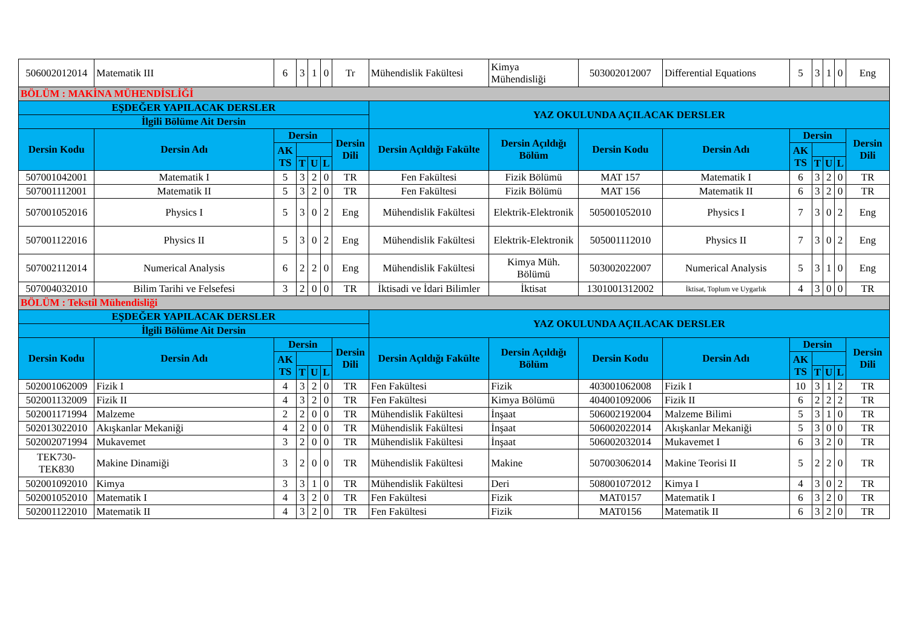| 506002012014 | Matematik III | 6 | 3 | 1 | 0 | Tr | Mühendislik Fakültesi | Kimya Mühendisliği | 503002012007 | Differential Equations | 5 | 3 | 1 | 0 | Eng |
| BÖLÜM : MAKİNA MÜHENDİSLİĞİ | | | | | | | | | | | | | | | |
| EŞDEĞER YAPILACAK DERSLER | | | | | | | YAZ OKULUNDA AÇILACAK DERSLER | | | | | | | | |
| İlgili Bölüme Ait Dersin | | | | | | | | | | | | | | | |
| Dersin Kodu | Dersin Adı | Dersin | | | | Dersin Dili | Dersin Açıldığı Fakülte | Dersin Açıldığı Bölüm | Dersin Kodu | Dersin Adı | Dersin | | | | Dersin Dili |
| | | AK TS | | | | | | | | | AK TS | | | | |
| | | | T | U | L | | | | | | | T | U | L | |
| 507001042001 | Matematik I | 5 | 3 | 2 | 0 | TR | Fen Fakültesi | Fizik Bölümü | MAT 157 | Matematik I | 6 | 3 | 2 | 0 | TR |
| 507001112001 | Matematik II | 5 | 3 | 2 | 0 | TR | Fen Fakültesi | Fizik Bölümü | MAT 156 | Matematik II | 6 | 3 | 2 | 0 | TR |
| 507001052016 | Physics I | 5 | 3 | 0 | 2 | Eng | Mühendislik Fakültesi | Elektrik-Elektronik | 505001052010 | Physics I | 7 | 3 | 0 | 2 | Eng |
| 507001122016 | Physics II | 5 | 3 | 0 | 2 | Eng | Mühendislik Fakültesi | Elektrik-Elektronik | 505001112010 | Physics II | 7 | 3 | 0 | 2 | Eng |
| 507002112014 | Numerical Analysis | 6 | 2 | 2 | 0 | Eng | Mühendislik Fakültesi | Kimya Müh. Bölümü | 503002022007 | Numerical Analysis | 5 | 3 | 1 | 0 | Eng |
| 507004032010 | Bilim Tarihi ve Felsefesi | 3 | 2 | 0 | 0 | TR | İktisadi ve İdari Bilimler | İktisat | 1301001312002 | İktisat, Toplum ve Uygarlık | 4 | 3 | 0 | 0 | TR |
| BÖLÜM : Tekstil Mühendisliği | | | | | | | | | | | | | | | |
| EŞDEĞER YAPILACAK DERSLER | | | | | | | YAZ OKULUNDA AÇILACAK DERSLER | | | | | | | | |
| İlgili Bölüme Ait Dersin | | | | | | | | | | | | | | | |
| Dersin Kodu | Dersin Adı | Dersin | | | | Dersin Dili | Dersin Açıldığı Fakülte | Dersin Açıldığı Bölüm | Dersin Kodu | Dersin Adı | Dersin | | | | Dersin Dili |
| | | AK TS | | | | | | | | | AK TS | | | | |
| | | | T | U | L | | | | | | | T | U | L | |
| 502001062009 | Fizik I | 4 | 3 | 2 | 0 | TR | Fen Fakültesi | Fizik | 403001062008 | Fizik I | 10 | 3 | 1 | 2 | TR |
| 502001132009 | Fizik II | 4 | 3 | 2 | 0 | TR | Fen Fakültesi | Kimya Bölümü | 404001092006 | Fizik II | 6 | 2 | 2 | 2 | TR |
| 502001171994 | Malzeme | 2 | 2 | 0 | 0 | TR | Mühendislik Fakültesi | İnşaat | 506002192004 | Malzeme Bilimi | 5 | 3 | 1 | 0 | TR |
| 502013022010 | Akışkanlar Mekaniği | 4 | 2 | 0 | 0 | TR | Mühendislik Fakültesi | İnşaat | 506002022014 | Akışkanlar Mekaniği | 5 | 3 | 0 | 0 | TR |
| 502002071994 | Mukavemet | 3 | 2 | 0 | 0 | TR | Mühendislik Fakültesi | İnşaat | 506002032014 | Mukavemet I | 6 | 3 | 2 | 0 | TR |
| TEK730-TEK830 | Makine Dinamiği | 3 | 2 | 0 | 0 | TR | Mühendislik Fakültesi | Makine | 507003062014 | Makine Teorisi II | 5 | 2 | 2 | 0 | TR |
| 502001092010 | Kimya | 3 | 3 | 1 | 0 | TR | Mühendislik Fakültesi | Deri | 508001072012 | Kimya I | 4 | 3 | 0 | 2 | TR |
| 502001052010 | Matematik I | 4 | 3 | 2 | 0 | TR | Fen Fakültesi | Fizik | MAT0157 | Matematik I | 6 | 3 | 2 | 0 | TR |
| 502001122010 | Matematik II | 4 | 3 | 2 | 0 | TR | Fen Fakültesi | Fizik | MAT0156 | Matematik II | 6 | 3 | 2 | 0 | TR |